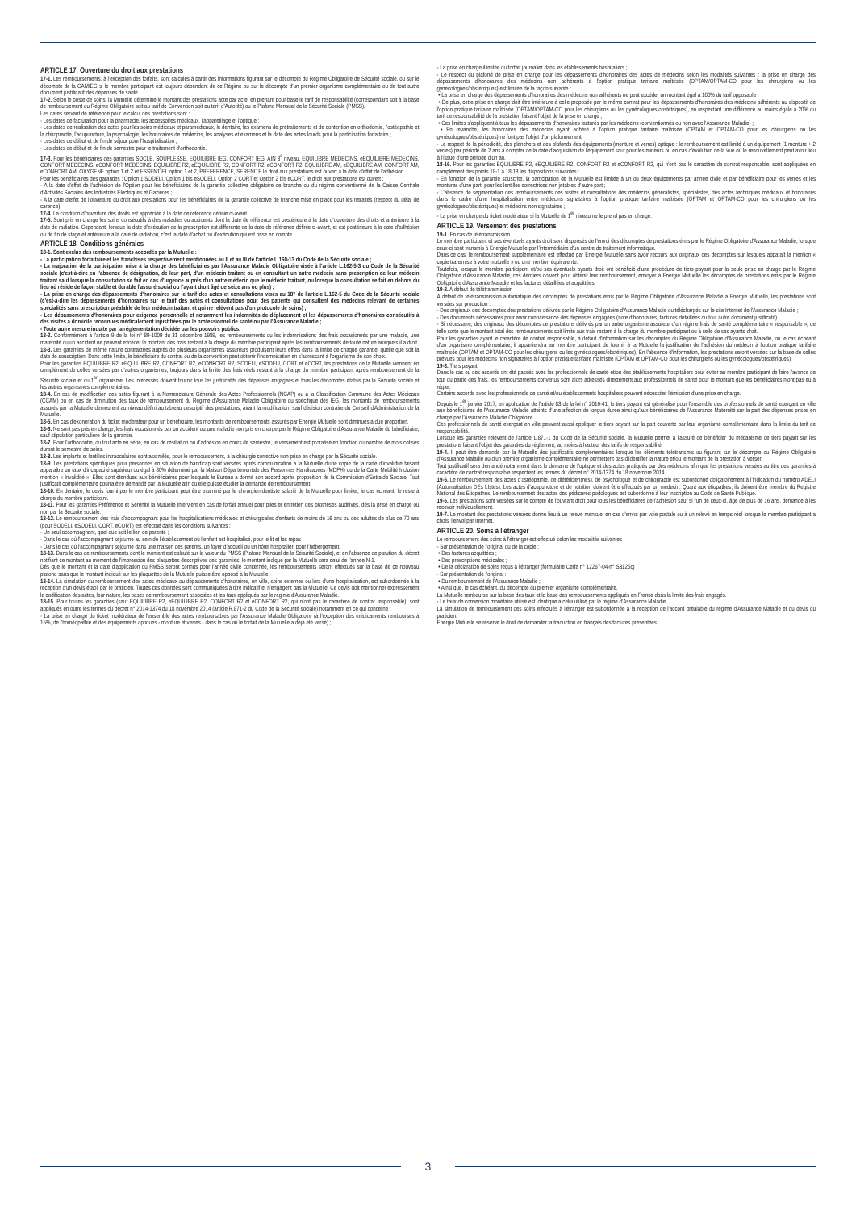ARTICLE 17. Ouverture du droit aux prestations
17-1. Les remboursements, à l'exception des forfaits, sont calculés à partir des informations figurant sur le décompte du Régime Obligatoire de Sécurité sociale, ou sur le décompte de la CAMIEG si le membre participant est toujours dépendant de ce Régime ou sur le décompte d'un premier organisme complémentaire ou de tout autre document justificatif des dépenses de santé.
17-2. Selon le poste de soins, la Mutuelle détermine le montant des prestations acte par acte, en prenant pour base le tarif de responsabilité (correspondant soit à la base de remboursement du Régime Obligatoire soit au tarif de Convention soit au tarif d'Autorité) ou le Plafond Mensuel de la Sécurité Sociale (PMSS).
Les dates servant de référence pour le calcul des prestations sont :
- Les dates de facturation pour la pharmacie, les accessoires médicaux, l'appareillage et l'optique ;
- Les dates de réalisation des actes pour les soins médicaux et paramédicaux, le dentaire, les examens de prétraitements et de contention en orthodontie, l'ostéopathie et la chiropractie, l'acupuncture, la psychologie, les honoraires de médecins, les analyses et examens et la date des actes lourds pour la participation forfaitaire ;
- Les dates de début et de fin de séjour pour l'hospitalisation ;
- Les dates de début et de fin de semestre pour le traitement d'orthodontie.
17-3. Pour les bénéficiaires des garanties SOCLE, SOUPLESSE, EQUILIBRE IEG, CONFORT IEG, AIN 3<sup>e</sup> niveau, EQUILIBRE MEDECINS, eEQUILIBRE MEDECINS, CONFORT MEDECINS, eCONFORT MEDECINS, EQUILIBRE R2, eEQUILIBRE R2, CONFORT R2, eCONFORT R2, EQUILIBRE AM, eEQUILIBRE AM, CONFORT AM, eCONFORT AM, OXYGENE option 1 et 2 et ESSENTIEL option 1 et 2, PREFERENCE, SERENITE le droit aux prestations est ouvert à la date d'effet de l'adhésion.
Pour les bénéficiaires des garanties : Option 1 SODELI, Option 1 bis eSODELI, Option 2 CORT et Option 2 bis eCORT, le droit aux prestations est ouvert :
- A la date d'effet de l'adhésion de l'Option pour les bénéficiaires de la garantie collective obligatoire de branche ou du régime conventionné de la Caisse Centrale d'Activités Sociales des Industries Electriques et Gazières ;
- A la date d'effet de l'ouverture du droit aux prestations pour les bénéficiaires de la garantie collective de branche mise en place pour les retraités (respect du délai de carence).
17-4. La condition d'ouverture des droits est appréciée à la date de référence définie ci-avant.
17-5. Sont pris en charge les soins consécutifs à des maladies ou accidents dont la date de référence est postérieure à la date d'ouverture des droits et antérieure à la date de radiation. Cependant, lorsque la date d'exécution de la prescription est différente de la date de référence définie ci-avant, et est postérieure à la date d'adhésion ou de fin de stage et antérieure à la date de radiation, c'est la date d'achat ou d'exécution qui est prise en compte.
ARTICLE 18. Conditions générales
18-1. Sont exclus des remboursements accordés par la Mutuelle :
- La participation forfaitaire et les franchises respectivement mentionnées au II et au III de l'article L.160-13 du Code de la Sécurité sociale ;
- La majoration de la participation mise à la charge des bénéficiaires par l'Assurance Maladie Obligatoire visée à l'article L.162-5-3 du Code de la Sécurité sociale (c'est-à-dire en l'absence de désignation, de leur part, d'un médecin traitant ou en consultant un autre médecin sans prescription de leur médecin traitant sauf lorsque la consultation se fait en cas d'urgence auprès d'un autre médecin que le médecin traitant, ou lorsque la consultation se fait en dehors du lieu où réside de façon stable et durable l'assuré social ou l'ayant droit âgé de seize ans ou plus) ;
- La prise en charge des dépassements d'honoraires sur le tarif des actes et consultations visés au 18° de l'article L.162-5 du Code de la Sécurité sociale (c'est-à-dire les dépassements d'honoraires sur le tarif des actes et consultations pour des patients qui consultent des médecins relevant de certaines spécialités sans prescription préalable de leur médecin traitant et qui ne relèvent pas d'un protocole de soins) ;
- Les dépassements d'honoraires pour exigence personnelle et notamment les indemnités de déplacement et les dépassements d'honoraires consécutifs à des visites à domicile reconnues médicalement injustifiées par le professionnel de santé ou par l'Assurance Maladie ;
- Toute autre mesure induite par la réglementation décidée par les pouvoirs publics.
18-2. Conformément à l'article 9 de la loi n° 89-1009 du 31 décembre 1989, les remboursements ou les indemnisations des frais occasionnés par une maladie, une maternité ou un accident ne peuvent excéder le montant des frais restant à la charge du membre participant après les remboursements de toute nature auxquels il a droit.
18-3. Les garanties de même nature contractées auprès de plusieurs organismes assureurs produisent leurs effets dans la limite de chaque garantie, quelle que soit la date de souscription. Dans cette limite, le bénéficiaire du contrat ou de la convention peut obtenir l'indemnisation en s'adressant à l'organisme de son choix.
Pour les garanties EQUILIBRE R2, eEQUILIBRE R2, CONFORT R2, eCONFORT R2, SODELI, eSODELI, CORT et eCORT, les prestations de la Mutuelle viennent en complément de celles versées par d'autres organismes, toujours dans la limite des frais réels restant à la charge du membre participant après remboursement de la Sécurité sociale et du 1<sup>er</sup> organisme. Les intéressés doivent fournir tous les justificatifs des dépenses engagées et tous les décomptes établis par la Sécurité sociale et les autres organismes complémentaires.
18-4. En cas de modification des actes figurant à la Nomenclature Générale des Actes Professionnels (NGAP) ou à la Classification Commune des Actes Médicaux (CCAM) ou en cas de diminution des taux de remboursement du Régime d'Assurance Maladie Obligatoire ou spécifique des IEG, les montants de remboursements assurés par la Mutuelle demeurent au niveau défini au tableau descriptif des prestations, avant la modification, sauf décision contraire du Conseil d'Administration de la Mutuelle.
18-5. En cas d'exonération du ticket modérateur pour un bénéficiaire, les montants de remboursements assurés par Energie Mutuelle sont diminués à due proportion.
18-6. Ne sont pas pris en charge, les frais occasionnés par un accident ou une maladie non pris en charge par le Régime Obligatoire d'Assurance Maladie du bénéficiaire, sauf stipulation particulière de la garantie.
18-7. Pour l'orthodontie, ou tout acte en série, en cas de résiliation ou d'adhésion en cours de semestre, le versement est proratisé en fonction du nombre de mois cotisés durant le semestre de soins.
18-8. Les implants et lentilles intraoculaires sont assimilés, pour le remboursement, à la chirurgie corrective non prise en charge par la Sécurité sociale.
18-9. Les prestations spécifiques pour personnes en situation de handicap sont versées après communication à la Mutuelle d'une copie de la carte d'invalidité faisant apparaître un taux d'incapacité supérieur ou égal à 80% déterminé par la Maison Départementale des Personnes Handicapées (MDPH) ou de la Carte Mobilité Inclusion mention « Invalidité ». Elles sont étendues aux bénéficiaires pour lesquels le Bureau a donné son accord après proposition de la Commission d'Entraide Sociale. Tout justificatif complémentaire pourra être demandé par la Mutuelle afin qu'elle puisse étudier la demande de remboursement.
18-10. En dentaire, le devis fourni par le membre participant peut être examiné par le chirurgien-dentiste salarié de la Mutuelle pour limiter, le cas échéant, le reste à charge du membre participant.
18-11. Pour les garanties Préférence et Sérénité la Mutuelle intervient en cas de forfait annuel pour piles et entretien des prothèses auditives, dès la prise en charge ou non par la Sécurité sociale.
18-12. Le remboursement des frais d'accompagnant pour les hospitalisations médicales et chirurgicales d'enfants de moins de 16 ans ou des adultes de plus de 70 ans (pour SODELI, eSODELI, CORT, eCORT) est effectué dans les conditions suivantes :
- Un seul accompagnant, quel que soit le lien de parenté ;
- Dans le cas où l'accompagnant séjourne au sein de l'établissement où l'enfant est hospitalisé, pour le lit et les repas ;
- Dans le cas où l'accompagnant séjourne dans une maison des parents, un foyer d'accueil ou un hôtel hospitalier, pour l'hébergement.
18-13. Dans le cas de remboursements dont le montant est calculé sur la valeur du PMSS (Plafond Mensuel de la Sécurité Sociale), et en l'absence de parution du décret notifiant ce montant au moment de l'impression des plaquettes descriptives des garanties, le montant indiqué par la Mutuelle sera celui de l'année N-1.
Dès que le montant et la date d'application du PMSS seront connus pour l'année civile concernée, les remboursements seront effectués sur la base de ce nouveau plafond sans que le montant indiqué sur les plaquettes de la Mutuelle puisse être opposé à la Mutuelle.
18-14. La simulation du remboursement des actes médicaux ou dépassements d'honoraires, en ville, soins externes ou lors d'une hospitalisation, est subordonnée à la réception d'un devis établi par le praticien. Toutes ces données sont communiquées à titre indicatif et n'engagent pas la Mutuelle. Ce devis doit mentionner expressément la codification des actes, leur nature, les bases de remboursement associées et les taux appliqués par le régime d'Assurance Maladie.
18-15. Pour toutes les garanties (sauf EQUILIBRE R2, eEQUILIBRE R2, CONFORT R2 et eCONFORT R2, qui n'ont pas le caractère de contrat responsable), sont appliqués en outre les termes du décret n° 2014-1374 du 18 novembre 2014 (article R.871-2 du Code de la Sécurité sociale) notamment en ce qui concerne :
- La prise en charge du ticket modérateur de l'ensemble des actes remboursables par l'Assurance Maladie Obligatoire (à l'exception des médicaments remboursés à 15%, de l'homéopathie et des équipements optiques - monture et verres - dans le cas où le forfait de la Mutuelle a déjà été versé) ;
- La prise en charge illimitée du forfait journalier dans les établissements hospitaliers ;
- Le respect du plafond de prise en charge pour les dépassements d'honoraires des actes de médecins selon les modalités suivantes : la prise en charge des dépassements d'honoraires des médecins non adhérents à l'option pratique tarifaire maîtrisée (OPTAM/OPTAM-CO pour les chirurgiens ou les gynécologues/obstétriques) est limitée de la façon suivante :
• La prise en charge des dépassements d'honoraires des médecins non adhérents ne peut excéder un montant égal à 100% du tarif opposable ;
• De plus, cette prise en charge doit être inférieure à celle proposée par le même contrat pour les dépassements d'honoraires des médecins adhérents au dispositif de l'option pratique tarifaire maîtrisée (OPTAM/OPTAM-CO pour les chirurgiens ou les gynécologues/obstétriques), en respectant une différence au moins égale à 20% du tarif de responsabilité de la prestation faisant l'objet de la prise en charge ;
• Ces limites s'appliquent à tous les dépassements d'honoraires facturés par les médecins (conventionnés ou non avec l'Assurance Maladie) ;
• En revanche, les honoraires des médecins ayant adhéré à l'option pratique tarifaire maîtrisée (OPTAM et OPTAM-CO pour les chirurgiens ou les gynécologues/obstétriques) ne font pas l'objet d'un plafonnement.
- Le respect de la périodicité, des planchers et des plafonds des équipements (monture et verres) optique : le remboursement est limité à un équipement (1 monture + 2 verres) par période de 2 ans à compter de la date d'acquisition de l'équipement sauf pour les mineurs ou en cas d'évolution de la vue où le renouvellement peut avoir lieu à l'issue d'une période d'un an.
18-16. Pour les garanties EQUILIBRE R2, eEQUILIBRE R2, CONFORT R2 et eCONFORT R2, qui n'ont pas le caractère de contrat responsable, sont appliquées en complément des points 18-1 à 18-13 les dispositions suivantes :
- En fonction de la garantie souscrite, la participation de la Mutuelle est limitée à un ou deux équipements par année civile et par bénéficiaire pour les verres et les montures d'une part, pour les lentilles correctrices non jetables d'autre part ;
- L'absence de segmentation des remboursements des visites et consultations des médecins généralistes, spécialistes, des actes techniques médicaux et honoraires dans le cadre d'une hospitalisation entre médecins signataires à l'option pratique tarifaire maîtrisée (OPTAM et OPTAM-CO pour les chirurgiens ou les gynécologues/obstétriques) et médecins non signataires ;
- La prise en charge du ticket modérateur si la Mutuelle de 1<sup>er</sup> niveau ne le prend pas en charge.
ARTICLE 19. Versement des prestations
19-1. En cas de télétransmission
Le membre participant et ses éventuels ayants droit sont dispensés de l'envoi des décomptes de prestations émis par le Régime Obligatoire d'Assurance Maladie, lorsque ceux-ci sont transmis à Energie Mutuelle par l'intermédiaire d'un centre de traitement informatique.
Dans ce cas, le remboursement supplémentaire est effectué par Energie Mutuelle sans avoir recours aux originaux des décomptes sur lesquels apparaît la mention « copie transmise à votre mutuelle » ou une mention équivalente.
Toutefois, lorsque le membre participant et/ou ses éventuels ayants droit ont bénéficié d'une procédure de tiers payant pour la seule prise en charge par le Régime Obligatoire d'Assurance Maladie, ces derniers doivent pour obtenir leur remboursement, envoyer à Energie Mutuelle les décomptes de prestations émis par le Régime Obligatoire d'Assurance Maladie et les factures détaillées et acquittées.
19-2. A défaut de télétransmission
A défaut de télétransmission automatique des décomptes de prestations émis par le Régime Obligatoire d'Assurance Maladie à Energie Mutuelle, les prestations sont versées sur production :
- Des originaux des décomptes des prestations délivrés par le Régime Obligatoire d'Assurance Maladie ou téléchargés sur le site Internet de l'Assurance Maladie ;
- Des documents nécessaires pour avoir connaissance des dépenses engagées (note d'honoraires, factures détaillées ou tout autre document justificatif) ;
- Si nécessaire, des originaux des décomptes de prestations délivrés par un autre organisme assureur d'un régime frais de santé complémentaire « responsable », de telle sorte que le montant total des remboursements soit limité aux frais restant à la charge du membre participant ou à celle de ses ayants droit.
Pour les garanties ayant le caractère de contrat responsable, à défaut d'information sur les décomptes du Régime Obligatoire d'Assurance Maladie, ou le cas échéant d'un organisme complémentaire, il appartiendra au membre participant de fournir à la Mutuelle la justification de l'adhésion du médecin à l'option pratique tarifaire maîtrisée (OPTAM et OPTAM-CO pour les chirurgiens ou les gynécologues/obstétriques). En l'absence d'information, les prestations seront versées sur la base de celles prévues pour les médecins non signataires à l'option pratique tarifaire maîtrisée (OPTAM et OPTAM-CO pour les chirurgiens ou les gynécologues/obstétriques).
19-3. Tiers payant
Dans le cas où des accords ont été passés avec les professionnels de santé et/ou des établissements hospitaliers pour éviter au membre participant de faire l'avance de tout ou partie des frais, les remboursements convenus sont alors adressés directement aux professionnels de santé pour le montant que les bénéficiaires n'ont pas eu à régler.
Certains accords avec les professionnels de santé et/ou établissements hospitaliers peuvent nécessiter l'émission d'une prise en charge.
Depuis le 1<sup>er</sup> janvier 2017, en application de l'article 83 de la loi n° 2016-41, le tiers payant est généralisé pour l'ensemble des professionnels de santé exerçant en ville aux bénéficiaires de l'Assurance Maladie atteints d'une affection de longue durée ainsi qu'aux bénéficiaires de l'Assurance Maternité sur la part des dépenses prises en charge par l'Assurance Maladie Obligatoire.
Ces professionnels de santé exerçant en ville peuvent aussi appliquer le tiers payant sur la part couverte par leur organisme complémentaire dans la limite du tarif de responsabilité.
Lorsque les garanties relèvent de l'article L.871-1 du Code de la Sécurité sociale, la Mutuelle permet à l'assuré de bénéficier du mécanisme de tiers payant sur les prestations faisant l'objet des garanties du règlement, au moins à hauteur des tarifs de responsabilité.
19-4. Il peut être demandé par la Mutuelle des justificatifs complémentaires lorsque les éléments télétransmis ou figurant sur le décompte du Régime Obligatoire d'Assurance Maladie ou d'un premier organisme complémentaire ne permettent pas d'identifier la nature et/ou le montant de la prestation à verser.
Tout justificatif sera demandé notamment dans le domaine de l'optique et des actes pratiqués par des médecins afin que les prestations versées au titre des garanties à caractère de contrat responsable respectent les termes du décret n° 2014-1374 du 18 novembre 2014.
19-5. Le remboursement des actes d'ostéopathie, de diététicien(nes), de psychologue et de chiropractie est subordonné obligatoirement à l'indication du numéro ADELI (Automatisation DEs LIstes). Les actes d'acupuncture et de nutrition doivent être effectués par un médecin. Quant aux étiopathes, ils doivent être membre du Registre National des Etiopathes. Le remboursement des actes des pédicures-podologues est subordonné à leur inscription au Code de Santé Publique.
19-6. Les prestations sont versées sur le compte de l'ouvrant droit pour tous les bénéficiaires de l'adhésion sauf si l'un de ceux-ci, âgé de plus de 16 ans, demande à les recevoir individuellement.
19-7. Le montant des prestations versées donne lieu à un relevé mensuel en cas d'envoi par voie postale ou à un relevé en temps réel lorsque le membre participant a choisi l'envoi par Internet.
ARTICLE 20. Soins à l'étranger
Le remboursement des soins à l'étranger est effectué selon les modalités suivantes :
- Sur présentation de l'original ou de la copie :
• Des factures acquittées ;
• Des prescriptions médicales ;
• De la déclaration de soins reçus à l'étranger (formulaire Cerfa n° 12267-04-n° S3125c) ;
- Sur présentation de l'original :
• Du remboursement de l'Assurance Maladie ;
• Ainsi que, le cas échéant, du décompte du premier organisme complémentaire.
La Mutuelle rembourse sur la base des taux et la base des remboursements appliqués en France dans la limite des frais engagés.
- Le taux de conversion monétaire utilisé est identique à celui utilisé par le régime d'Assurance Maladie.
La simulation de remboursement des soins effectués à l'étranger est subordonnée à la réception de l'accord préalable du régime d'Assurance Maladie et du devis du praticien.
Energie Mutuelle se réserve le droit de demander la traduction en français des factures présentées.
3